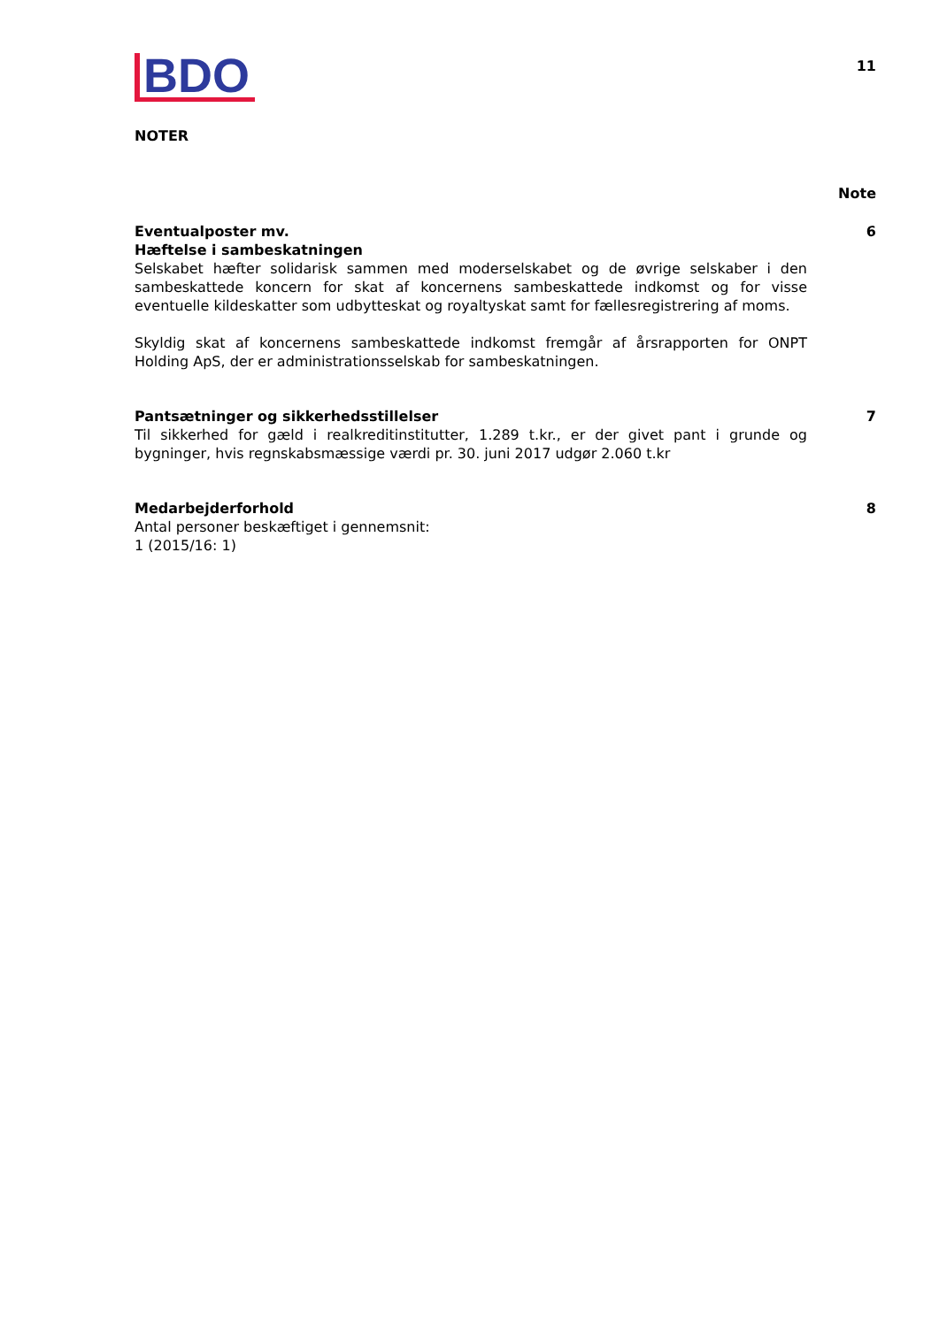BDO
11
NOTER
Note
Eventualposter mv.
Hæftelse i sambeskatningen
Selskabet hæfter solidarisk sammen med moderselskabet og de øvrige selskaber i den sambeskattede koncern for skat af koncernens sambeskattede indkomst og for visse eventuelle kildeskatter som udbytteskat og royaltyskat samt for fællesregistrering af moms.
Skyldig skat af koncernens sambeskattede indkomst fremgår af årsrapporten for ONPT Holding ApS, der er administrationsselskab for sambeskatningen.
6
Pantsætninger og sikkerhedsstillelser
Til sikkerhed for gæld i realkreditinstitutter, 1.289 t.kr., er der givet pant i grunde og bygninger, hvis regnskabsmæssige værdi pr. 30. juni 2017 udgør 2.060 t.kr
7
Medarbejderforhold
Antal personer beskæftiget i gennemsnit:
1 (2015/16: 1)
8